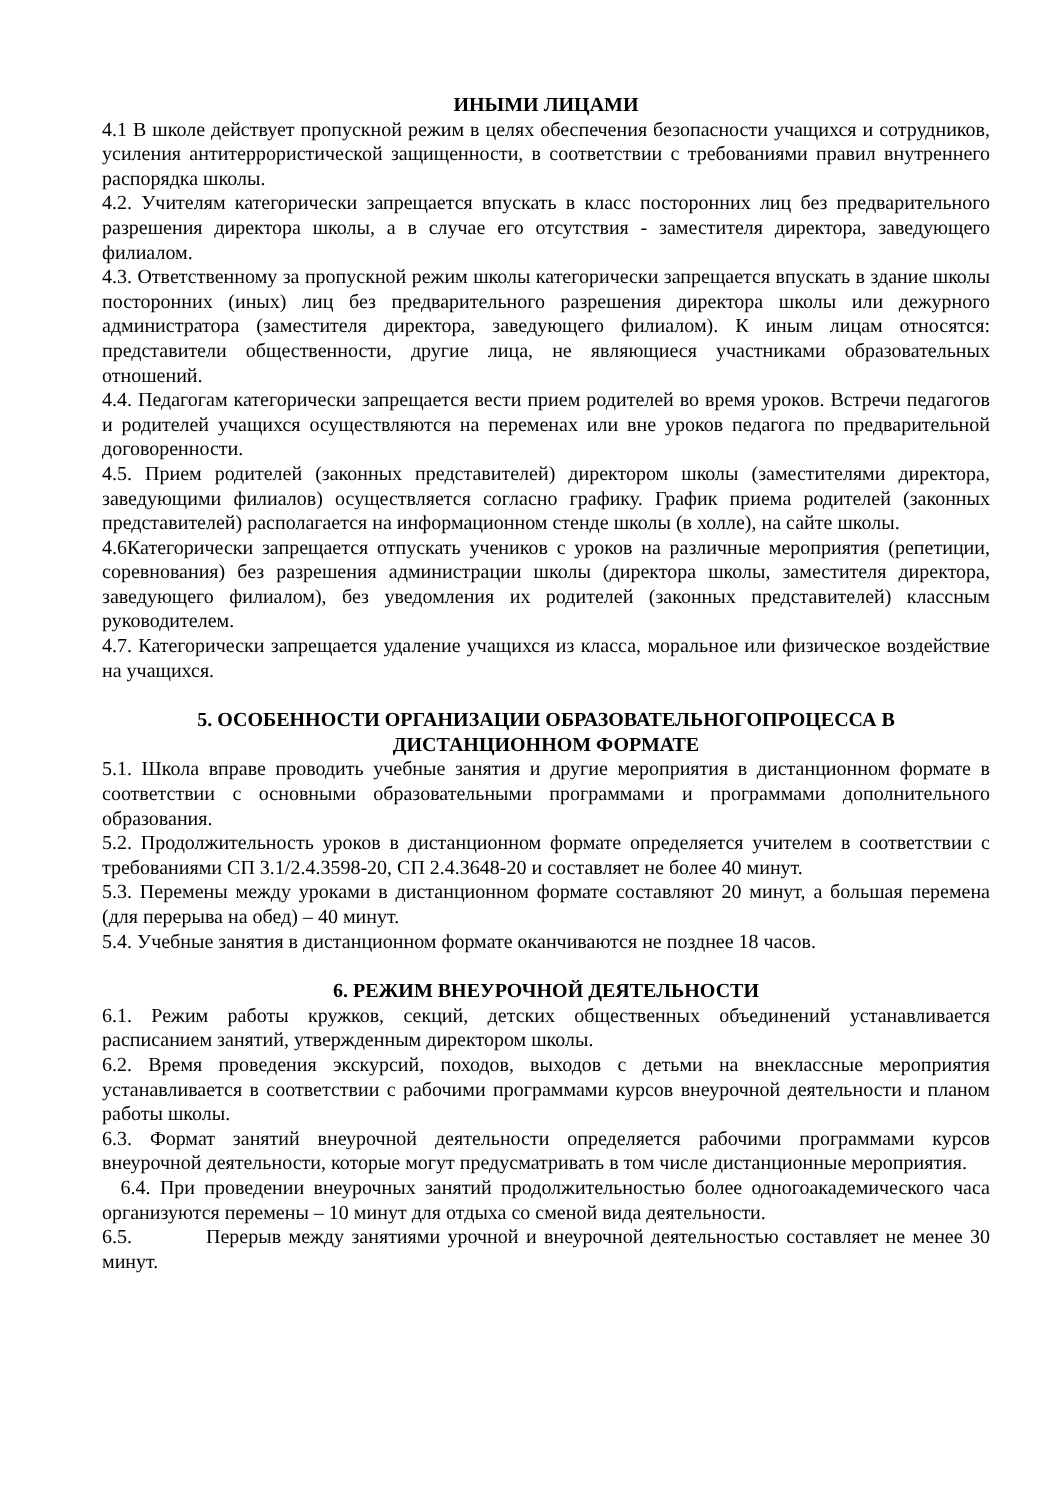ИНЫМИ ЛИЦАМИ
4.1 В школе действует пропускной режим в целях обеспечения безопасности учащихся и сотрудников, усиления антитеррористической защищенности, в соответствии с требованиями правил внутреннего распорядка школы.
4.2. Учителям категорически запрещается впускать в класс посторонних лиц без предварительного разрешения директора школы, а в случае его отсутствия - заместителя директора, заведующего филиалом.
4.3. Ответственному за пропускной режим школы категорически запрещается впускать в здание школы посторонних (иных) лиц без предварительного разрешения директора школы или дежурного администратора (заместителя директора, заведующего филиалом). К иным лицам относятся: представители общественности, другие лица, не являющиеся участниками образовательных отношений.
4.4. Педагогам категорически запрещается вести прием родителей во время уроков. Встречи педагогов и родителей учащихся осуществляются на переменах или вне уроков педагога по предварительной договоренности.
4.5. Прием родителей (законных представителей) директором школы (заместителями директора, заведующими филиалов) осуществляется согласно графику. График приема родителей (законных представителей) располагается на информационном стенде школы (в холле), на сайте школы.
4.6Категорически запрещается отпускать учеников с уроков на различные мероприятия (репетиции, соревнования) без разрешения администрации школы (директора школы, заместителя директора, заведующего филиалом), без уведомления их родителей (законных представителей) классным руководителем.
4.7. Категорически запрещается удаление учащихся из класса, моральное или физическое воздействие на учащихся.
5. ОСОБЕННОСТИ ОРГАНИЗАЦИИ ОБРАЗОВАТЕЛЬНОГОПРОЦЕССА В
ДИСТАНЦИОННОМ ФОРМАТЕ
5.1. Школа вправе проводить учебные занятия и другие мероприятия в дистанционном формате в соответствии с основными образовательными программами и программами дополнительного образования.
5.2. Продолжительность уроков в дистанционном формате определяется учителем в соответствии с требованиями СП 3.1/2.4.3598-20, СП 2.4.3648-20 и составляет не более 40 минут.
5.3. Перемены между уроками в дистанционном формате составляют 20 минут, а большая перемена (для перерыва на обед) – 40 минут.
5.4. Учебные занятия в дистанционном формате оканчиваются не позднее 18 часов.
6. РЕЖИМ ВНЕУРОЧНОЙ ДЕЯТЕЛЬНОСТИ
6.1. Режим работы кружков, секций, детских общественных объединений устанавливается расписанием занятий, утвержденным директором школы.
6.2. Время проведения экскурсий, походов, выходов с детьми на внеклассные мероприятия устанавливается в соответствии с рабочими программами курсов внеурочной деятельности и планом работы школы.
6.3. Формат занятий внеурочной деятельности определяется рабочими программами курсов внеурочной деятельности, которые могут предусматривать в том числе дистанционные мероприятия.
6.4. При проведении внеурочных занятий продолжительностью более одногоакадемического часа организуются перемены – 10 минут для отдыха со сменой вида деятельности.
6.5. Перерыв между занятиями урочной и внеурочной деятельностью составляет не менее 30 минут.